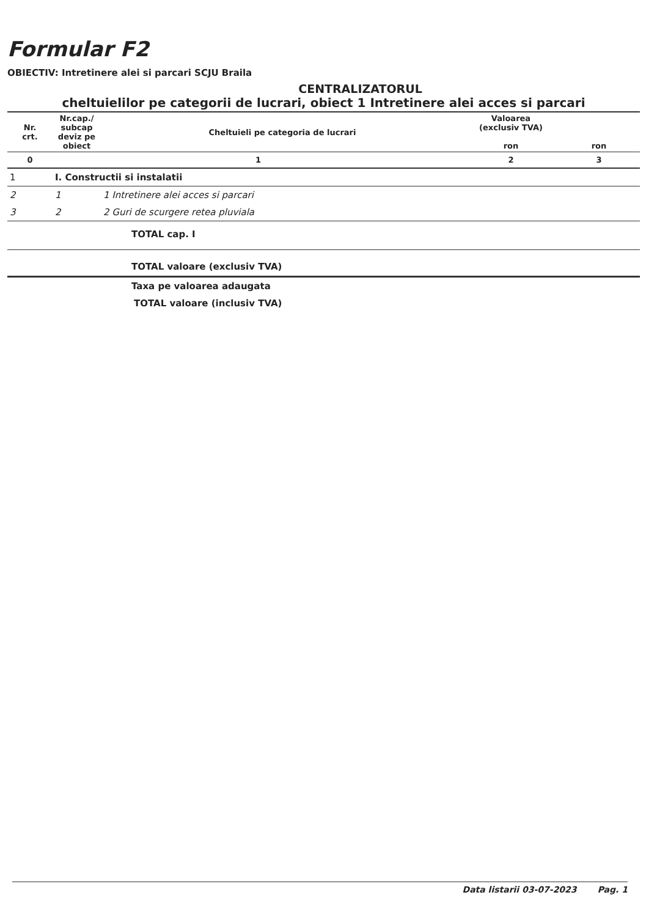Formular F2
OBIECTIV: Intretinere alei si parcari SCJU Braila
CENTRALIZATORUL
cheltuielilor pe categorii de lucrari, obiect 1 Intretinere alei acces si parcari
| Nr. crt. | Nr.cap./ subcap deviz pe obiect | Cheltuieli pe categoria de lucrari | Valoarea (exclusiv TVA) ron | ron |
| --- | --- | --- | --- | --- |
| 0 | 1 | | 2 | 3 |
| 1 | I. Constructii si instalatii | | | |
| 2 | 1 | 1 Intretinere alei acces si parcari | | |
| 3 | 2 | 2 Guri de scurgere retea pluviala | | |
| | | TOTAL cap. I | | |
| | | TOTAL valoare (exclusiv TVA) | | |
| | | Taxa pe valoarea adaugata | | |
| | | TOTAL valoare (inclusiv TVA) | | |
Data listarii 03-07-2023 Pag. 1